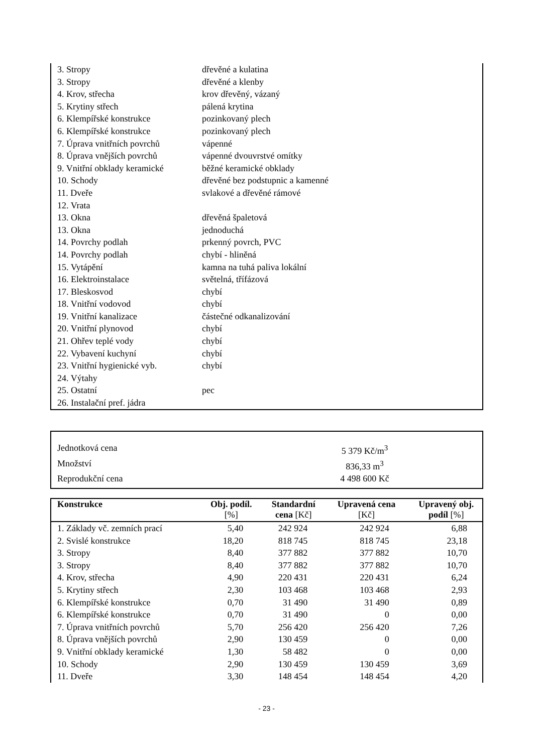| 3. Stropy | dřevěné a kulatina |
| 3. Stropy | dřevěné a klenby |
| 4. Krov, střecha | krov dřevěný, vázaný |
| 5. Krytiny střech | pálená krytina |
| 6. Klempířské konstrukce | pozinkovaný plech |
| 6. Klempířské konstrukce | pozinkovaný plech |
| 7. Úprava vnitřních povrchů | vápenné |
| 8. Úprava vnějších povrchů | vápenné dvouvrstvé omítky |
| 9. Vnitřní obklady keramické | běžné keramické obklady |
| 10. Schody | dřevěné bez podstupnic a kamenné |
| 11. Dveře | svlakové a dřevěné rámové |
| 12. Vrata | |
| 13. Okna | dřevěná špaletová |
| 13. Okna | jednoduchá |
| 14. Povrchy podlah | prkenný povrch, PVC |
| 14. Povrchy podlah | chybí - hliněná |
| 15. Vytápění | kamna na tuhá paliva lokální |
| 16. Elektroinstalace | světelná, třífázová |
| 17. Bleskosvod | chybí |
| 18. Vnitřní vodovod | chybí |
| 19. Vnitřní kanalizace | částečné odkanalizování |
| 20. Vnitřní plynovod | chybí |
| 21. Ohřev teplé vody | chybí |
| 22. Vybavení kuchyní | chybí |
| 23. Vnitřní hygienické vyb. | chybí |
| 24. Výtahy | |
| 25. Ostatní | pec |
| 26. Instalační pref. jádra | |
| Jednotková cena | 5 379 Kč/m<sup>3</sup> | |
| Množství | 836,33 m<sup>3</sup> | |
| Reprodukční cena | 4 498 600 Kč | |
| Konstrukce | Obj. podíl. [%] | Standardní cena [Kč] | Upravená cena [Kč] | Upravený obj. podíl [%] |
| --- | --- | --- | --- | --- |
| 1. Základy vč. zemních prací | 5,40 | 242 924 | 242 924 | 6,88 |
| 2. Svislé konstrukce | 18,20 | 818 745 | 818 745 | 23,18 |
| 3. Stropy | 8,40 | 377 882 | 377 882 | 10,70 |
| 3. Stropy | 8,40 | 377 882 | 377 882 | 10,70 |
| 4. Krov, střecha | 4,90 | 220 431 | 220 431 | 6,24 |
| 5. Krytiny střech | 2,30 | 103 468 | 103 468 | 2,93 |
| 6. Klempířské konstrukce | 0,70 | 31 490 | 31 490 | 0,89 |
| 6. Klempířské konstrukce | 0,70 | 31 490 | 0 | 0,00 |
| 7. Úprava vnitřních povrchů | 5,70 | 256 420 | 256 420 | 7,26 |
| 8. Úprava vnějších povrchů | 2,90 | 130 459 | 0 | 0,00 |
| 9. Vnitřní obklady keramické | 1,30 | 58 482 | 0 | 0,00 |
| 10. Schody | 2,90 | 130 459 | 130 459 | 3,69 |
| 11. Dveře | 3,30 | 148 454 | 148 454 | 4,20 |
- 23 -